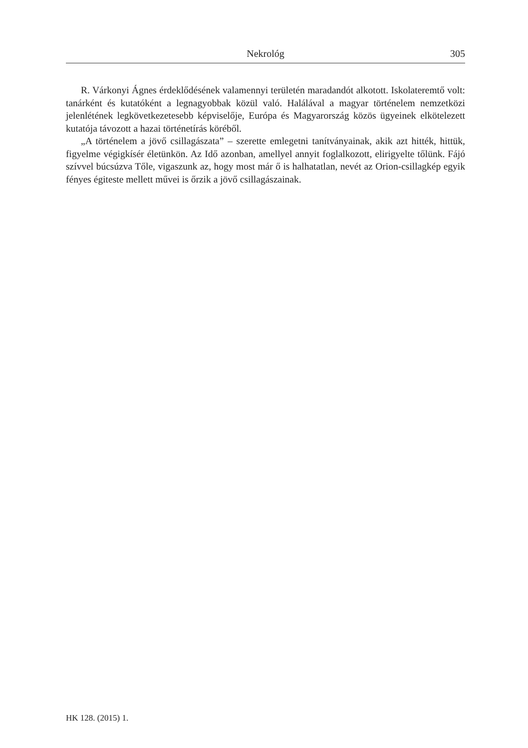Nekrológ 305
R. Várkonyi Ágnes érdeklődésének valamennyi területén maradandót alkotott. Iskolateremtő volt: tanárként és kutatóként a legnagyobbak közül való. Halálával a magyar történelem nemzetközi jelenlétének legkövetkezetesebb képviselője, Európa és Magyarország közös ügyeinek elkötelezett kutatója távozott a hazai történetírás köréből.
„A történelem a jövő csillagászata” – szerette emlegetni tanítványainak, akik azt hitték, hittük, figyelme végigkísér életünkön. Az Idő azonban, amellyel annyit foglalkozott, elirigyelte tőlünk. Fájó szívvel búcsúzva Tőle, vigaszunk az, hogy most már ő is halhatatlan, nevét az Orion-csillagkép egyik fényes égiteste mellett művei is őrzik a jövő csillagászainak.
HK 128. (2015) 1.